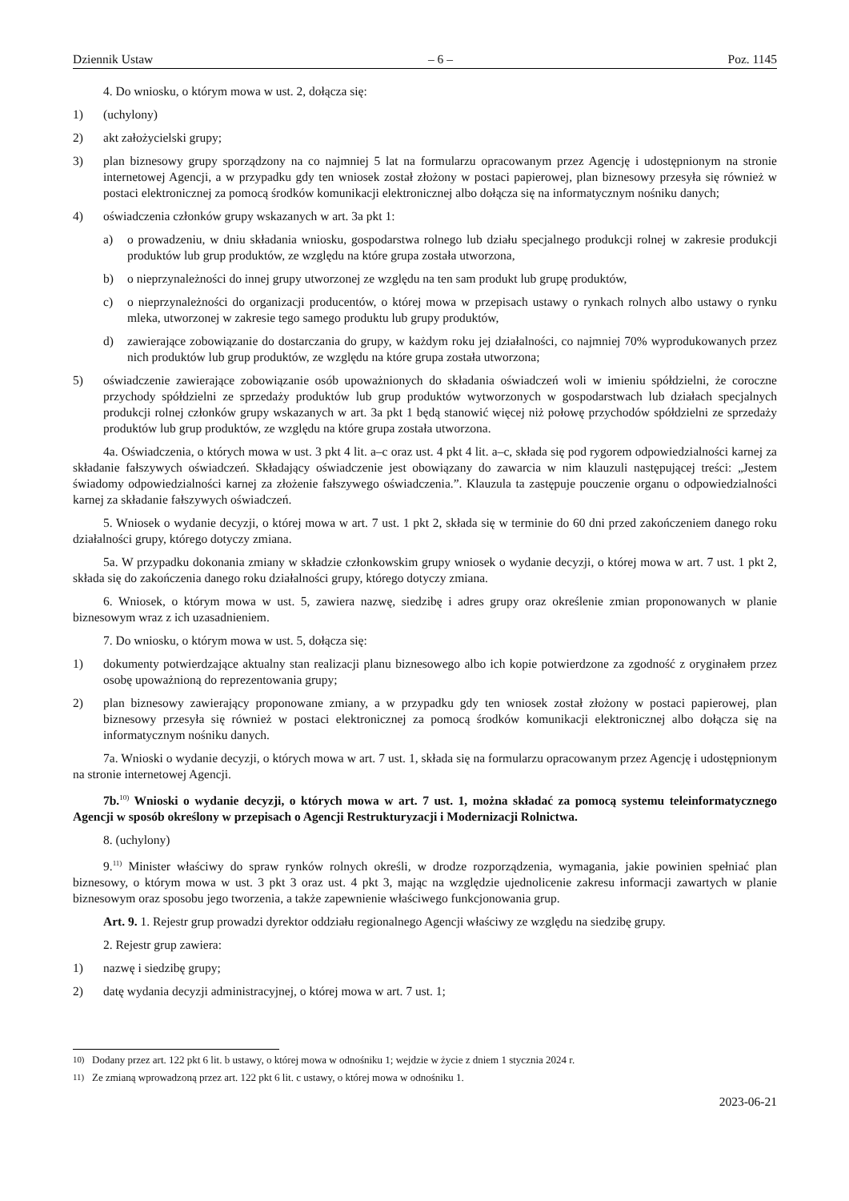Dziennik Ustaw – 6 – Poz. 1145
4. Do wniosku, o którym mowa w ust. 2, dołącza się:
1) (uchylony)
2) akt założycielski grupy;
3) plan biznesowy grupy sporządzony na co najmniej 5 lat na formularzu opracowanym przez Agencję i udostępnionym na stronie internetowej Agencji, a w przypadku gdy ten wniosek został złożony w postaci papierowej, plan biznesowy przesyła się również w postaci elektronicznej za pomocą środków komunikacji elektronicznej albo dołącza się na informatycznym nośniku danych;
4) oświadczenia członków grupy wskazanych w art. 3a pkt 1:
a) o prowadzeniu, w dniu składania wniosku, gospodarstwa rolnego lub działu specjalnego produkcji rolnej w zakresie produkcji produktów lub grup produktów, ze względu na które grupa została utworzona,
b) o nieprzynależności do innej grupy utworzonej ze względu na ten sam produkt lub grupę produktów,
c) o nieprzynależności do organizacji producentów, o której mowa w przepisach ustawy o rynkach rolnych albo ustawy o rynku mleka, utworzonej w zakresie tego samego produktu lub grupy produktów,
d) zawierające zobowiązanie do dostarczania do grupy, w każdym roku jej działalności, co najmniej 70% wyprodukowanych przez nich produktów lub grup produktów, ze względu na które grupa została utworzona;
5) oświadczenie zawierające zobowiązanie osób upoważnionych do składania oświadczeń woli w imieniu spółdzielni, że coroczne przychody spółdzielni ze sprzedaży produktów lub grup produktów wytworzonych w gospodarstwach lub działach specjalnych produkcji rolnej członków grupy wskazanych w art. 3a pkt 1 będą stanowić więcej niż połowę przychodów spółdzielni ze sprzedaży produktów lub grup produktów, ze względu na które grupa została utworzona.
4a. Oświadczenia, o których mowa w ust. 3 pkt 4 lit. a–c oraz ust. 4 pkt 4 lit. a–c, składa się pod rygorem odpowiedzialności karnej za składanie fałszywych oświadczeń. Składający oświadczenie jest obowiązany do zawarcia w nim klauzuli następującej treści: „Jestem świadomy odpowiedzialności karnej za złożenie fałszywego oświadczenia.”. Klauzula ta zastępuje pouczenie organu o odpowiedzialności karnej za składanie fałszywych oświadczeń.
5. Wniosek o wydanie decyzji, o której mowa w art. 7 ust. 1 pkt 2, składa się w terminie do 60 dni przed zakończeniem danego roku działalności grupy, którego dotyczy zmiana.
5a. W przypadku dokonania zmiany w składzie członkowskim grupy wniosek o wydanie decyzji, o której mowa w art. 7 ust. 1 pkt 2, składa się do zakończenia danego roku działalności grupy, którego dotyczy zmiana.
6. Wniosek, o którym mowa w ust. 5, zawiera nazwę, siedzibę i adres grupy oraz określenie zmian proponowanych w planie biznesowym wraz z ich uzasadnieniem.
7. Do wniosku, o którym mowa w ust. 5, dołącza się:
1) dokumenty potwierdzające aktualny stan realizacji planu biznesowego albo ich kopie potwierdzone za zgodność z oryginałem przez osobę upoważnioną do reprezentowania grupy;
2) plan biznesowy zawierający proponowane zmiany, a w przypadku gdy ten wniosek został złożony w postaci papierowej, plan biznesowy przesyła się również w postaci elektronicznej za pomocą środków komunikacji elektronicznej albo dołącza się na informatycznym nośniku danych.
7a. Wnioski o wydanie decyzji, o których mowa w art. 7 ust. 1, składa się na formularzu opracowanym przez Agencję i udostępnionym na stronie internetowej Agencji.
7b.<sup>10)</sup> Wnioski o wydanie decyzji, o których mowa w art. 7 ust. 1, można składać za pomocą systemu teleinformatycznego Agencji w sposób określony w przepisach o Agencji Restrukturyzacji i Modernizacji Rolnictwa.
8. (uchylony)
9.<sup>11)</sup> Minister właściwy do spraw rynków rolnych określi, w drodze rozporządzenia, wymagania, jakie powinien spełniać plan biznesowy, o którym mowa w ust. 3 pkt 3 oraz ust. 4 pkt 3, mając na względzie ujednolicenie zakresu informacji zawartych w planie biznesowym oraz sposobu jego tworzenia, a także zapewnienie właściwego funkcjonowania grup.
Art. 9. 1. Rejestr grup prowadzi dyrektor oddziału regionalnego Agencji właściwy ze względu na siedzibę grupy.
2. Rejestr grup zawiera:
1) nazwę i siedzibę grupy;
2) datę wydania decyzji administracyjnej, o której mowa w art. 7 ust. 1;
<sup>10)</sup> Dodany przez art. 122 pkt 6 lit. b ustawy, o której mowa w odnośniku 1; wejdzie w życie z dniem 1 stycznia 2024 r.
<sup>11)</sup> Ze zmianą wprowadzoną przez art. 122 pkt 6 lit. c ustawy, o której mowa w odnośniku 1.
2023-06-21